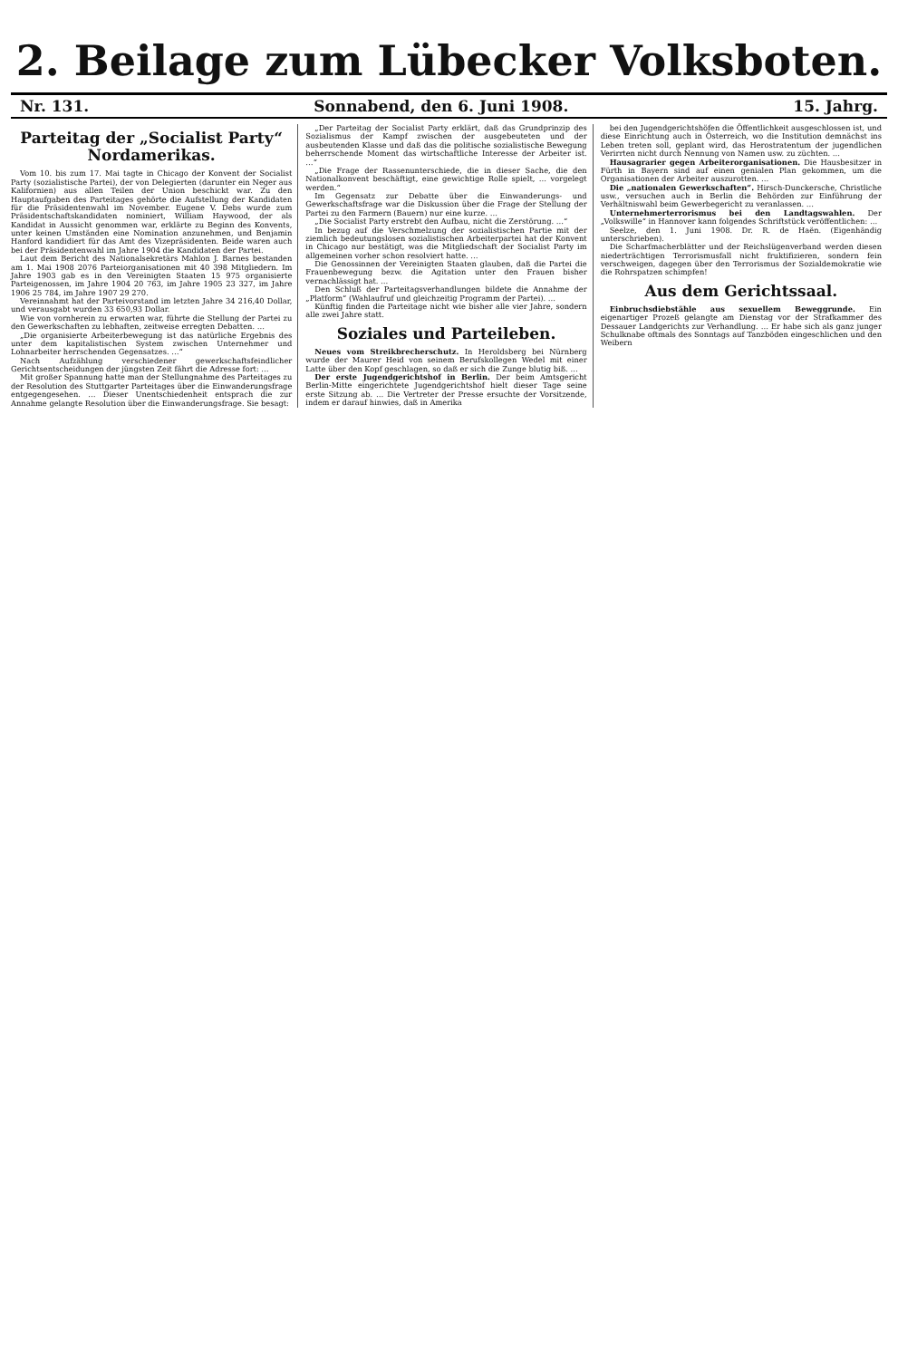2. Beilage zum Lübecker Volksboten.
Nr. 131. Sonnabend, den 6. Juni 1908. 15. Jahrg.
Parteitag der „Socialist Party“ Nordamerikas.
Vom 10. bis zum 17. Mai tagte in Chicago der Konvent der Socialist Party (sozialistische Partei), der von Delegierten (darunter ein Neger aus Kalifornien) aus allen Teilen der Union beschickt war. Zu den Hauptaufgaben des Parteitages gehörte die Aufstellung der Kandidaten für die Präsidentenwahl im November. Eugene V. Debs wurde zum Präsidentschaftskandidaten nominiert, William Haywood, der als Kandidat in Aussicht genommen war, erklärte zu Beginn des Konvents, unter keinen Umständen eine Nomination anzunehmen, und Benjamin Hanford kandidiert für das Amt des Vizepräsidenten. Beide waren auch bei der Präsidentenwahl im Jahre 1904 die Kandidaten der Partei.
Laut dem Bericht des Nationalsekretärs Mahlon J. Barnes bestanden am 1. Mai 1908 2076 Parteiorganisationen mit 40 398 Mitgliedern. Im Jahre 1903 gab es in den Vereinigten Staaten 15 975 organisierte Parteigenossen, im Jahre 1904 20 763, im Jahre 1905 23 327, im Jahre 1906 25 784, im Jahre 1907 29 270.
Vereinnahmt hat der Parteivorstand im letzten Jahre 34 216,40 Dollar, und verausgabt wurden 33 650,93 Dollar.
Wie von vornherein zu erwarten war, führte die Stellung der Partei zu den Gewerkschaften zu lebhaften, zeitweise erregten Debatten. …
„Die organisierte Arbeiterbewegung ist das natürliche Ergebnis des unter dem kapitalistischen System zwischen Unternehmer und Lohnarbeiter herrschenden Gegensatzes. …“
Nach Aufzählung verschiedener gewerkschaftsfeindlicher Gerichtsentscheidungen der jüngsten Zeit fährt die Adresse fort: …
Mit großer Spannung hatte man der Stellungnahme des Parteitages zu der Resolution des Stuttgarter Parteitages über die Einwanderungsfrage entgegengesehen. … Dieser Unentschiedenheit entsprach die zur Annahme gelangte Resolution über die Einwanderungsfrage. Sie besagt:
„Der Parteitag der Socialist Party erklärt, daß das Grundprinzip des Sozialismus der Kampf zwischen der ausgebeuteten und der ausbeutenden Klasse und daß das die politische sozialistische Bewegung beherrschende Moment das wirtschaftliche Interesse der Arbeiter ist. …“
„Die Frage der Rassenunterschiede, die in dieser Sache, die den Nationalkonvent beschäftigt, eine gewichtige Rolle spielt, … vorgelegt werden.“
Im Gegensatz zur Debatte über die Einwanderungs- und Gewerkschaftsfrage war die Diskussion über die Frage der Stellung der Partei zu den Farmern (Bauern) nur eine kurze. …
„Die Socialist Party erstrebt den Aufbau, nicht die Zerstörung. …“
In bezug auf die Verschmelzung der sozialistischen Partie mit der ziemlich bedeutungslosen sozialistischen Arbeiterpartei hat der Konvent in Chicago nur bestätigt, was die Mitgliedschaft der Socialist Party im allgemeinen vorher schon resolviert hatte. …
Die Genossinnen der Vereinigten Staaten glauben, daß die Partei die Frauenbewegung bezw. die Agitation unter den Frauen bisher vernachlässigt hat. …
Den Schluß der Parteitagsverhandlungen bildete die Annahme der „Platform“ (Wahlaufruf und gleichzeitig Programm der Partei). …
Künftig finden die Parteitage nicht wie bisher alle vier Jahre, sondern alle zwei Jahre statt.
Soziales und Parteileben.
Neues vom Streikbrecherschutz. In Heroldsberg bei Nürnberg wurde der Maurer Heid von seinem Berufskollegen Wedel mit einer Latte über den Kopf geschlagen, so daß er sich die Zunge blutig biß. …
Der erste Jugendgerichtshof in Berlin. Der beim Amtsgericht Berlin-Mitte eingerichtete Jugendgerichtshof hielt dieser Tage seine erste Sitzung ab. … Die Vertreter der Presse ersuchte der Vorsitzende, indem er darauf hinwies, daß in Amerika
bei den Jugendgerichtshöfen die Öffentlichkeit ausgeschlossen ist, und diese Einrichtung auch in Österreich, wo die Institution demnächst ins Leben treten soll, geplant wird, das Herostratentum der jugendlichen Verirrten nicht durch Nennung von Namen usw. zu züchten. …
Hausagrarier gegen Arbeiterorganisationen. Die Hausbesitzer in Fürth in Bayern sind auf einen genialen Plan gekommen, um die Organisationen der Arbeiter auszurotten. …
Die „nationalen Gewerkschaften“. Hirsch-Dunckersche, Christliche usw., versuchen auch in Berlin die Behörden zur Einführung der Verhältniswahl beim Gewerbegericht zu veranlassen. …
Unternehmerterrorismus bei den Landtagswahlen. Der „Volkswille“ in Hannover kann folgendes Schriftstück veröffentlichen: …
Seelze, den 1. Juni 1908. Dr. R. de Haën. (Eigenhändig unterschrieben).
Die Scharfmacherblätter und der Reichslügenverband werden diesen niederträchtigen Terrorismusfall nicht fruktifizieren, sondern fein verschweigen, dagegen über den Terrorismus der Sozialdemokratie wie die Rohrspatzen schimpfen!
Aus dem Gerichtssaal.
Einbruchsdiebstähle aus sexuellem Beweggrunde. Ein eigenartiger Prozeß gelangte am Dienstag vor der Strafkammer des Dessauer Landgerichts zur Verhandlung. … Er habe sich als ganz junger Schulknabe oftmals des Sonntags auf Tanzböden eingeschlichen und den Weibern